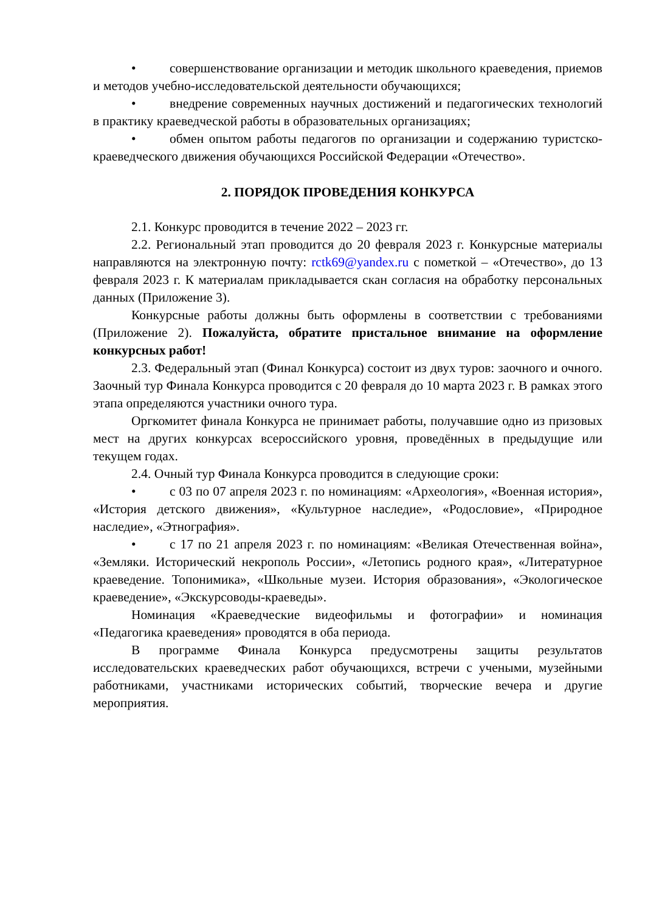• совершенствование организации и методик школьного краеведения, приемов и методов учебно-исследовательской деятельности обучающихся;
• внедрение современных научных достижений и педагогических технологий в практику краеведческой работы в образовательных организациях;
• обмен опытом работы педагогов по организации и содержанию туристско-краеведческого движения обучающихся Российской Федерации «Отечество».
2. ПОРЯДОК ПРОВЕДЕНИЯ КОНКУРСА
2.1. Конкурс проводится в течение 2022 – 2023 гг.
2.2. Региональный этап проводится до 20 февраля 2023 г. Конкурсные материалы направляются на электронную почту: rctk69@yandex.ru с пометкой – «Отечество», до 13 февраля 2023 г. К материалам прикладывается скан согласия на обработку персональных данных (Приложение 3).
Конкурсные работы должны быть оформлены в соответствии с требованиями (Приложение 2). Пожалуйста, обратите пристальное внимание на оформление конкурсных работ!
2.3. Федеральный этап (Финал Конкурса) состоит из двух туров: заочного и очного. Заочный тур Финала Конкурса проводится с 20 февраля до 10 марта 2023 г. В рамках этого этапа определяются участники очного тура.
Оргкомитет финала Конкурса не принимает работы, получавшие одно из призовых мест на других конкурсах всероссийского уровня, проведённых в предыдущие или текущем годах.
2.4. Очный тур Финала Конкурса проводится в следующие сроки:
• с 03 по 07 апреля 2023 г. по номинациям: «Археология», «Военная история», «История детского движения», «Культурное наследие», «Родословие», «Природное наследие», «Этнография».
• с 17 по 21 апреля 2023 г. по номинациям: «Великая Отечественная война», «Земляки. Исторический некрополь России», «Летопись родного края», «Литературное краеведение. Топонимика», «Школьные музеи. История образования», «Экологическое краеведение», «Экскурсоводы-краеведы».
Номинация «Краеведческие видеофильмы и фотографии» и номинация «Педагогика краеведения» проводятся в оба периода.
В программе Финала Конкурса предусмотрены защиты результатов исследовательских краеведческих работ обучающихся, встречи с учеными, музейными работниками, участниками исторических событий, творческие вечера и другие мероприятия.